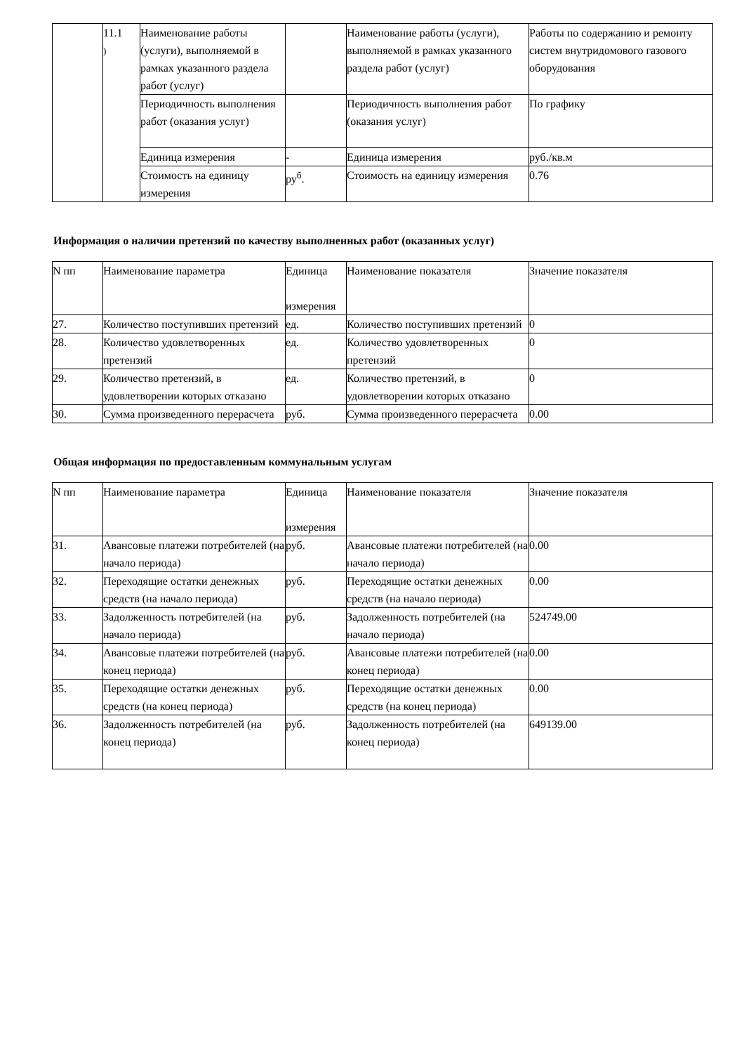| | 11.1 ) | Наименование работы (услуги), выполняемой в рамках указанного раздела работ (услуг) | | Наименование работы (услуги), выполняемой в рамках указанного раздела работ (услуг) | Работы по содержанию и ремонту систем внутридомового газового оборудования |
| | | Периодичность выполнения работ (оказания услуг) | | Периодичность выполнения работ (оказания услуг) | По графику |
| | | Единица измерения | - | Единица измерения | руб./кв.м |
| | | Стоимость на единицу измерения | ру<sup>б</sup>. | Стоимость на единицу измерения | 0.76 |
Информация о наличии претензий по качеству выполненных работ (оказанных услуг)
| N пп | Наименование параметра | Единица измерения | Наименование показателя | Значение показателя |
| --- | --- | --- | --- | --- |
| 27. | Количество поступивших претензий | ед. | Количество поступивших претензий | 0 |
| 28. | Количество удовлетворенных претензий | ед. | Количество удовлетворенных претензий | 0 |
| 29. | Количество претензий, в удовлетворении которых отказано | ед. | Количество претензий, в удовлетворении которых отказано | 0 |
| 30. | Сумма произведенного перерасчета | руб. | Сумма произведенного перерасчета | 0.00 |
Общая информация по предоставленным коммунальным услугам
| N пп | Наименование параметра | Единица измерения | Наименование показателя | Значение показателя |
| --- | --- | --- | --- | --- |
| 31. | Авансовые платежи потребителей (на начало периода) | руб. | Авансовые платежи потребителей (на начало периода) | 0.00 |
| 32. | Переходящие остатки денежных средств (на начало периода) | руб. | Переходящие остатки денежных средств (на начало периода) | 0.00 |
| 33. | Задолженность потребителей (на начало периода) | руб. | Задолженность потребителей (на начало периода) | 524749.00 |
| 34. | Авансовые платежи потребителей (на конец периода) | руб. | Авансовые платежи потребителей (на конец периода) | 0.00 |
| 35. | Переходящие остатки денежных средств (на конец периода) | руб. | Переходящие остатки денежных средств (на конец периода) | 0.00 |
| 36. | Задолженность потребителей (на конец периода) | руб. | Задолженность потребителей (на конец периода) | 649139.00 |